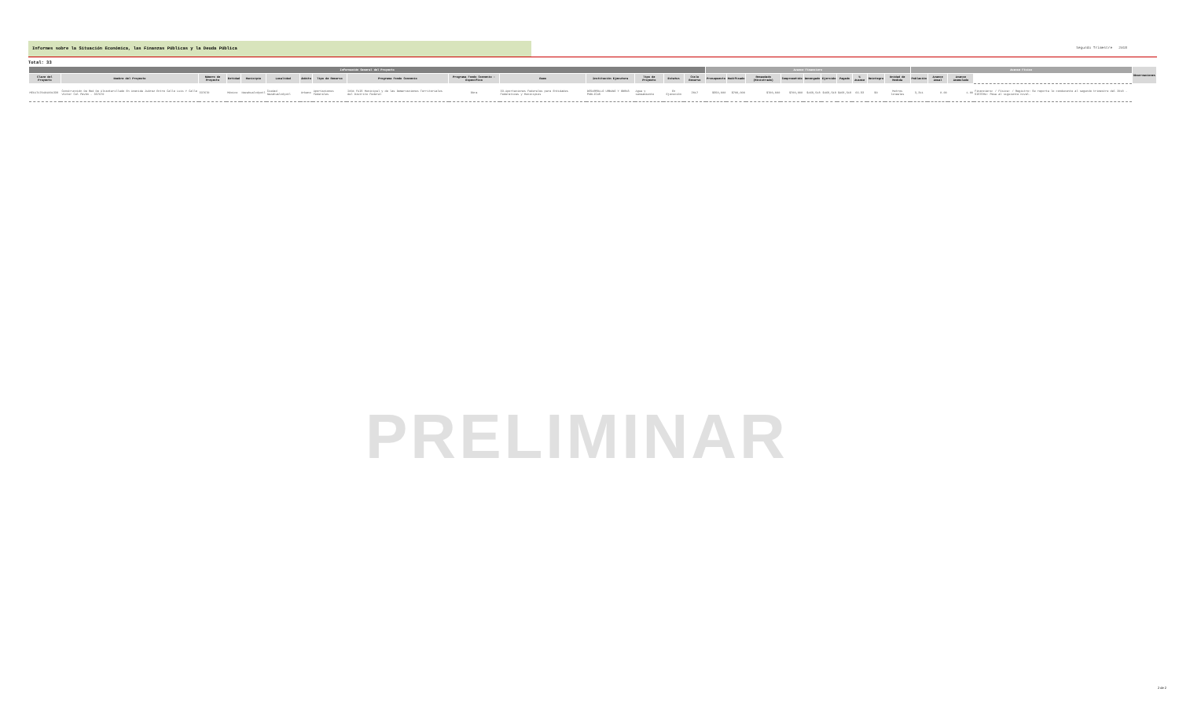Informes sobre la Situación Económica, las Finanzas Públicas y la Deuda Pública
Segundo Trimestre 2018
Total: 33
| Información General del Proyecto | | | | | | | | | | | | | | | Avance Financiero | | | | | | | | | | Avance Físico | | | | Observaciones |
| --- | --- | --- | --- | --- | --- | --- | --- | --- | --- | --- | --- | --- | --- | --- | --- | --- | --- | --- | --- | --- | --- | --- | --- | --- | --- | --- | --- | --- | --- |
| Clave del Proyecto | Nombre del Proyecto | Número de Proyecto | Entidad | Municipio | Localidad | Ámbito | Tipo de Recurso | Programa Fondo Convenio | Programa Fondo Convenio - Específico | Ramo | Institución Ejecutora | Tipo de Proyecto | Estatus | Ciclo Recurso | Presupuesto | Modificado | Recaudado (Ministrado) | Comprometido | Devengado | Ejercido | Pagado | % Avance | Reintegro | Unidad de Medida | Población | Avance Anual | Avance Acumulado | | |
| MEX17170401001338 | Construcción De Red De Alcantarillado En Avenida Juárez Entre Calle Luis Y Calle Víctor Col Pavón - 337670 | 337670 | México | Nezahualcóyotl | Ciudad Nezahualcóyotl | Urbano | Aportaciones Federales | I004 FAIS Municipal y de las Demarcaciones Territoriales del Distrito Federal | Obra | 33-Aportaciones Federales para Entidades Federativas y Municipios | DESARROLLO URBANO Y OBRAS PUBLICAS | Agua y saneamiento | En Ejecución | 2017 | $950,000 | $700,000 | $700,000 | $700,000 | $468,518 | $468,518 | $468,518 | 66.93 | $0 | Metros lineales | 3,311 | 0.00 | 1.00 | Financiera: / Física: / Registro: Se reporta lo conducente al segundo trimestre del 2018 - SISTEMA: Pasa al siguiente nivel. | |
PRELIMINAR
2 de 2